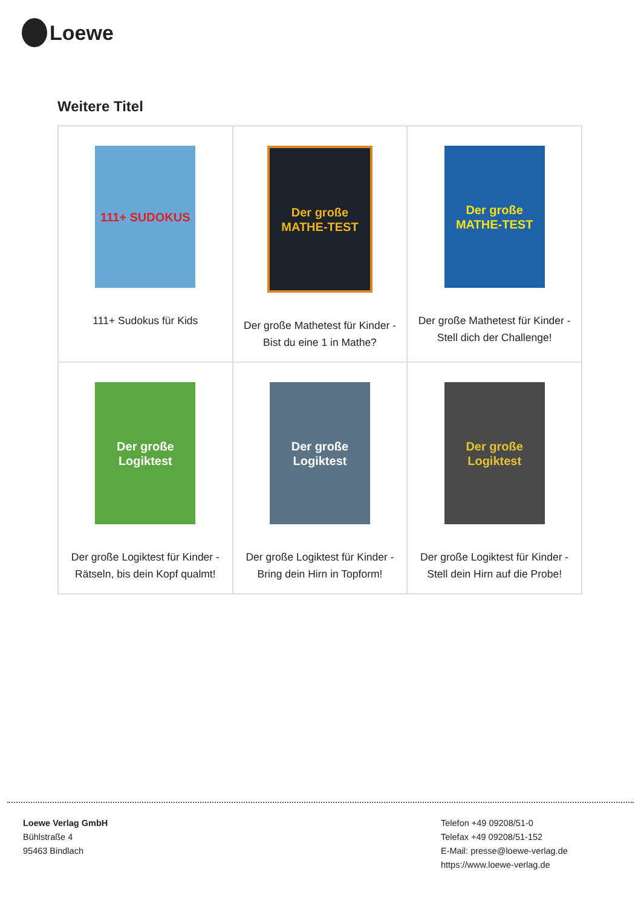Loewe
Weitere Titel
| 111+ SUDOKUS 111+ Sudokus für Kids | Der große MATHE-TEST Der große Mathetest für Kinder - Bist du eine 1 in Mathe? | Der große MATHE-TEST Der große Mathetest für Kinder - Stell dich der Challenge! |
| Der große Logiktest Der große Logiktest für Kinder - Rätseln, bis dein Kopf qualmt! | Der große Logiktest Der große Logiktest für Kinder - Bring dein Hirn in Topform! | Der große Logiktest Der große Logiktest für Kinder - Stell dein Hirn auf die Probe! |
Loewe Verlag GmbH
Bühlstraße 4
95463 Bindlach
Telefon +49 09208/51-0
Telefax +49 09208/51-152
E-Mail: presse@loewe-verlag.de
https://www.loewe-verlag.de